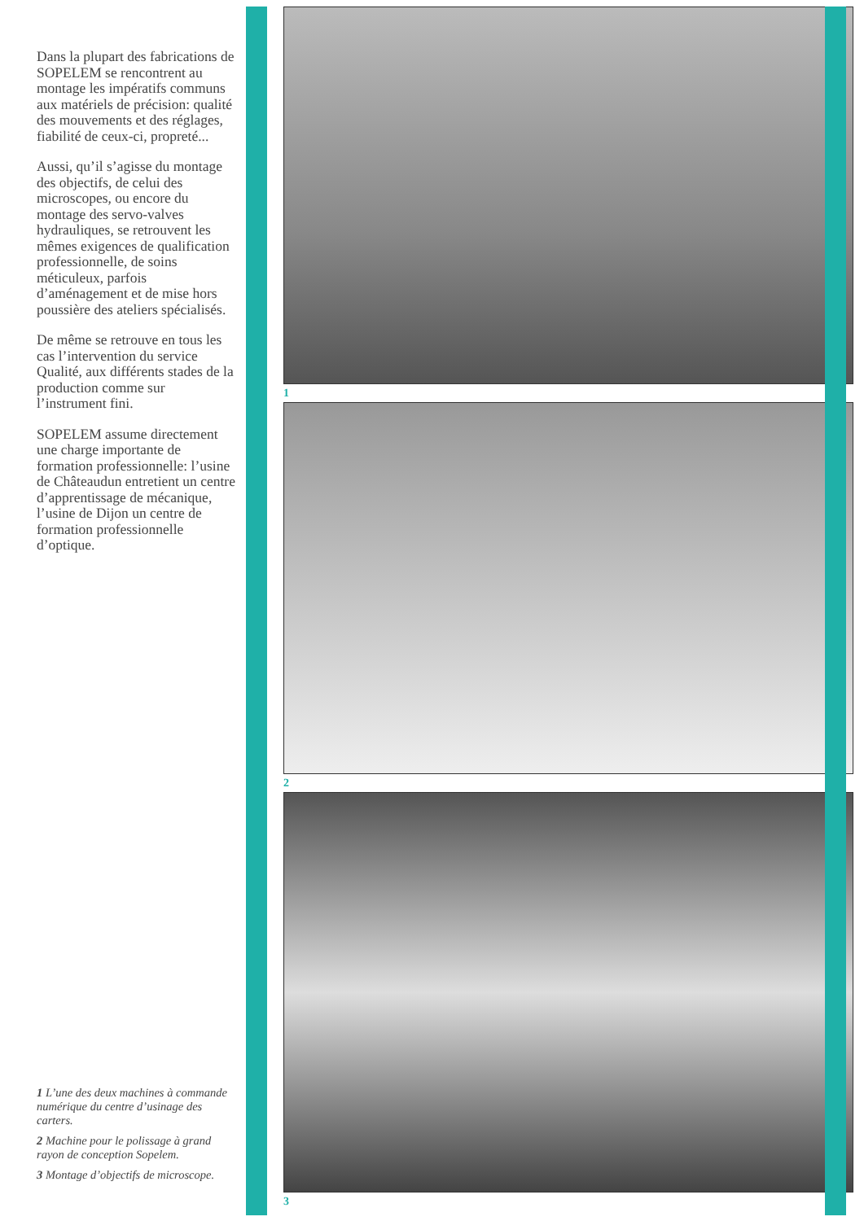Dans la plupart des fabrications de SOPELEM se rencontrent au montage les impératifs communs aux matériels de précision: qualité des mouvements et des réglages, fiabilité de ceux-ci, propreté...
Aussi, qu’il s’agisse du montage des objectifs, de celui des microscopes, ou encore du montage des servo-valves hydrauliques, se retrouvent les mêmes exigences de qualification professionnelle, de soins méticuleux, parfois d’aménagement et de mise hors poussière des ateliers spécialisés.
De même se retrouve en tous les cas l’intervention du service Qualité, aux différents stades de la production comme sur l’instrument fini.
SOPELEM assume directement une charge importante de formation professionnelle: l’usine de Châteaudun entretient un centre d’apprentissage de mécanique, l’usine de Dijon un centre de formation professionnelle d’optique.
1 L’une des deux machines à commande numérique du centre d’usinage des carters.
2 Machine pour le polissage à grand rayon de conception Sopelem.
3 Montage d’objectifs de microscope.
1
2
3